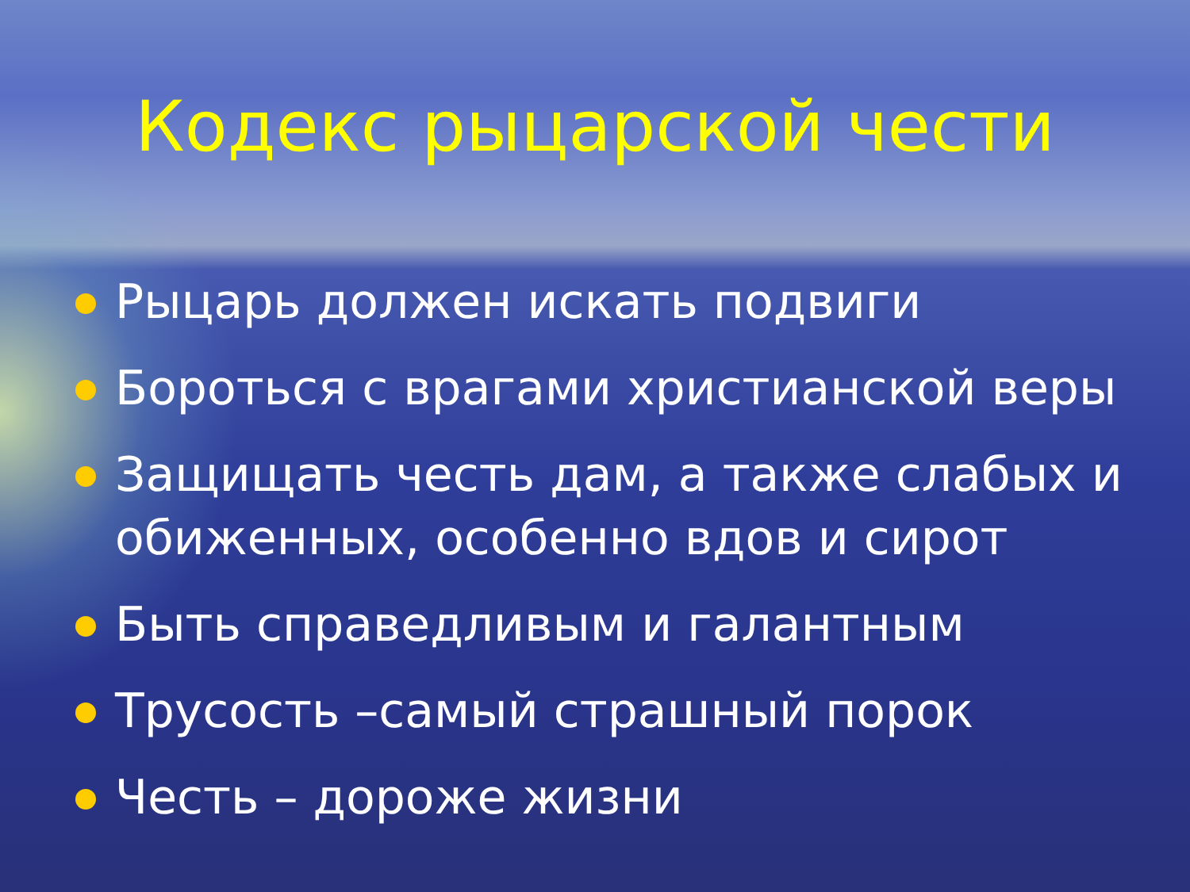Кодекс рыцарской чести
Рыцарь должен искать подвиги
Бороться с врагами христианской веры
Защищать честь дам, а также слабых и обиженных, особенно вдов и сирот
Быть справедливым и галантным
Трусость –самый страшный порок
Честь – дороже жизни